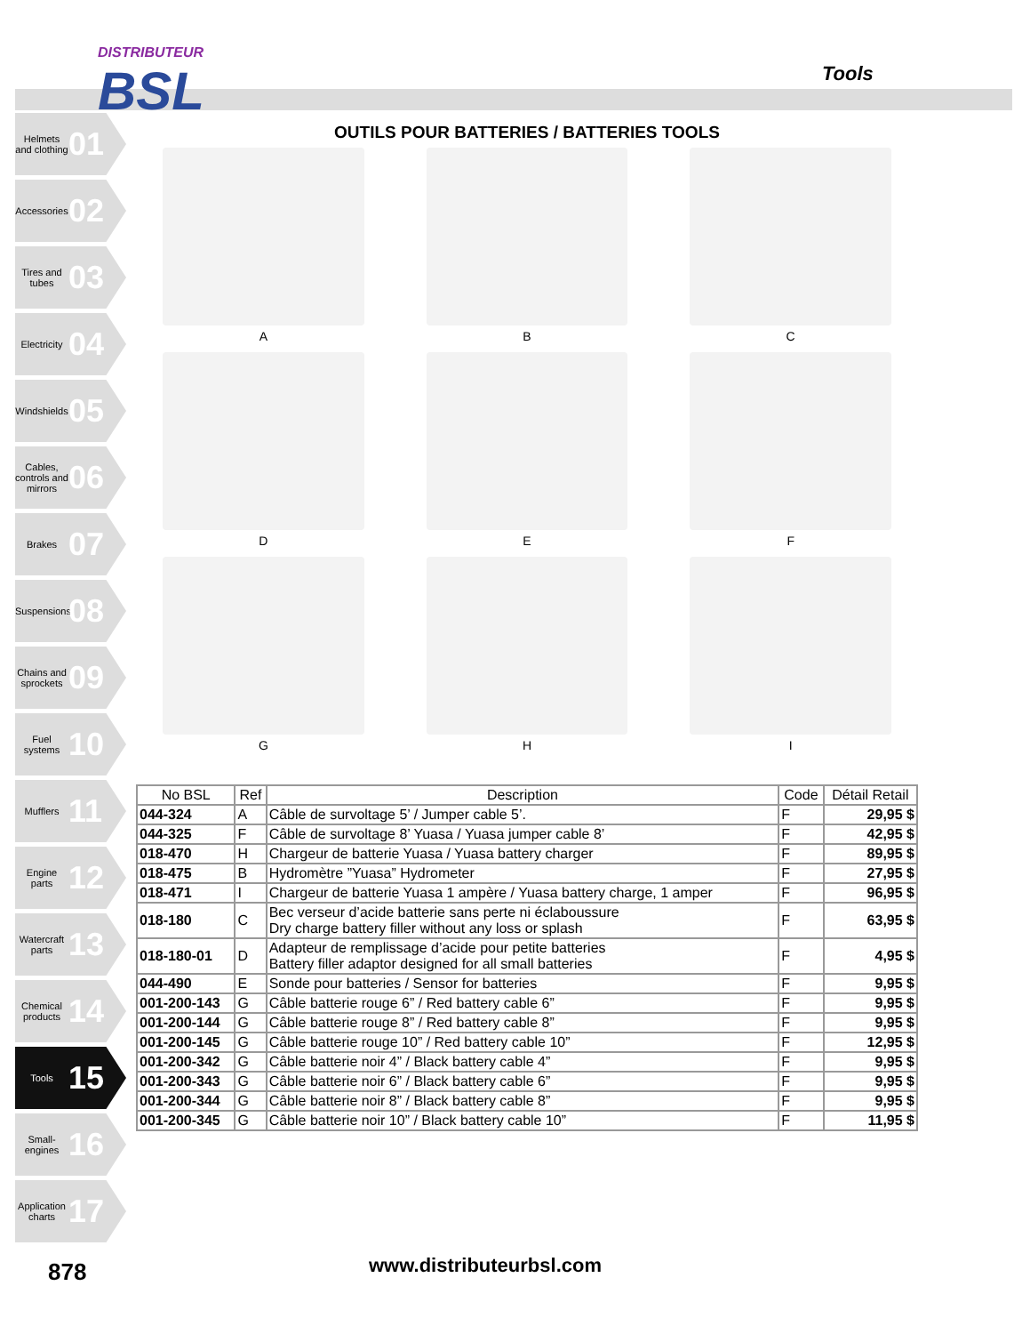DISTRIBUTEUR
BSL
Tools
Helmets and clothing 01
Accessories 02
Tires and tubes 03
Electricity 04
Windshields 05
Cables, controls and mirrors 06
Brakes 07
Suspensions 08
Chains and sprockets 09
Fuel systems 10
Mufflers 11
Engine parts 12
Watercraft parts 13
Chemical products 14
Tools 15
Small-engines 16
Application charts 17
OUTILS POUR BATTERIES / BATTERIES TOOLS
A
B
C
D
E
F
G
H
I
| No BSL | Ref | Description | Code | Détail Retail |
| --- | --- | --- | --- | --- |
| 044-324 | A | Câble de survoltage 5’ / Jumper cable 5’. | F | 29,95 $ |
| 044-325 | F | Câble de survoltage 8’ Yuasa / Yuasa jumper cable 8’ | F | 42,95 $ |
| 018-470 | H | Chargeur de batterie Yuasa / Yuasa battery charger | F | 89,95 $ |
| 018-475 | B | Hydromètre ”Yuasa” Hydrometer | F | 27,95 $ |
| 018-471 | I | Chargeur de batterie Yuasa 1 ampère / Yuasa battery charge, 1 amper | F | 96,95 $ |
| 018-180 | C | Bec verseur d’acide batterie sans perte ni éclaboussure Dry charge battery filler without any loss or splash | F | 63,95 $ |
| 018-180-01 | D | Adapteur de remplissage d’acide pour petite batteries Battery filler adaptor designed for all small batteries | F | 4,95 $ |
| 044-490 | E | Sonde pour batteries / Sensor for batteries | F | 9,95 $ |
| 001-200-143 | G | Câble batterie rouge 6” / Red battery cable 6” | F | 9,95 $ |
| 001-200-144 | G | Câble batterie rouge 8” / Red battery cable 8” | F | 9,95 $ |
| 001-200-145 | G | Câble batterie rouge 10” / Red battery cable 10” | F | 12,95 $ |
| 001-200-342 | G | Câble batterie noir 4” / Black battery cable 4” | F | 9,95 $ |
| 001-200-343 | G | Câble batterie noir 6” / Black battery cable 6” | F | 9,95 $ |
| 001-200-344 | G | Câble batterie noir 8” / Black battery cable 8” | F | 9,95 $ |
| 001-200-345 | G | Câble batterie noir 10” / Black battery cable 10” | F | 11,95 $ |
878 www.distributeurbsl.com